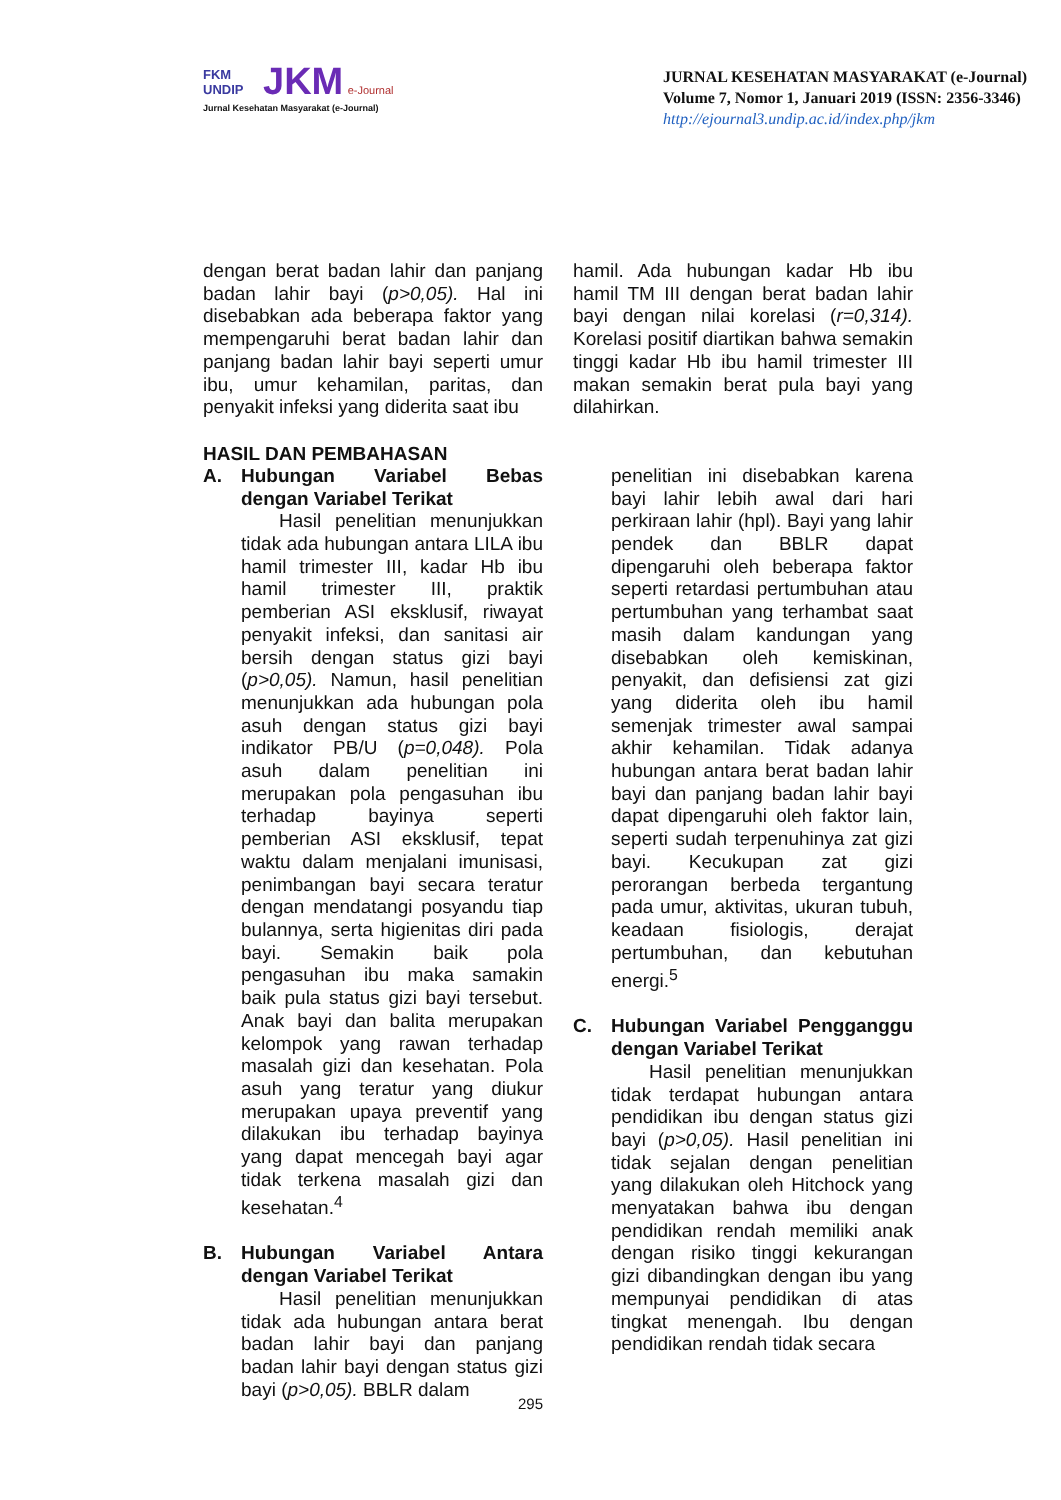FKM UNDIP JKM e-Journal
Jurnal Kesehatan Masyarakat (e-Journal)
JURNAL KESEHATAN MASYARAKAT (e-Journal)
Volume 7, Nomor 1, Januari 2019 (ISSN: 2356-3346)
http://ejournal3.undip.ac.id/index.php/jkm
dengan berat badan lahir dan panjang badan lahir bayi (p>0,05). Hal ini disebabkan ada beberapa faktor yang mempengaruhi berat badan lahir dan panjang badan lahir bayi seperti umur ibu, umur kehamilan, paritas, dan penyakit infeksi yang diderita saat ibu
hamil. Ada hubungan kadar Hb ibu hamil TM III dengan berat badan lahir bayi dengan nilai korelasi (r=0,314). Korelasi positif diartikan bahwa semakin tinggi kadar Hb ibu hamil trimester III makan semakin berat pula bayi yang dilahirkan.
HASIL DAN PEMBAHASAN
A. Hubungan Variabel Bebas dengan Variabel Terikat
Hasil penelitian menunjukkan tidak ada hubungan antara LILA ibu hamil trimester III, kadar Hb ibu hamil trimester III, praktik pemberian ASI eksklusif, riwayat penyakit infeksi, dan sanitasi air bersih dengan status gizi bayi (p>0,05). Namun, hasil penelitian menunjukkan ada hubungan pola asuh dengan status gizi bayi indikator PB/U (p=0,048). Pola asuh dalam penelitian ini merupakan pola pengasuhan ibu terhadap bayinya seperti pemberian ASI eksklusif, tepat waktu dalam menjalani imunisasi, penimbangan bayi secara teratur dengan mendatangi posyandu tiap bulannya, serta higienitas diri pada bayi. Semakin baik pola pengasuhan ibu maka samakin baik pula status gizi bayi tersebut. Anak bayi dan balita merupakan kelompok yang rawan terhadap masalah gizi dan kesehatan. Pola asuh yang teratur yang diukur merupakan upaya preventif yang dilakukan ibu terhadap bayinya yang dapat mencegah bayi agar tidak terkena masalah gizi dan kesehatan.<sup>4</sup>
B. Hubungan Variabel Antara dengan Variabel Terikat
Hasil penelitian menunjukkan tidak ada hubungan antara berat badan lahir bayi dan panjang badan lahir bayi dengan status gizi bayi (p>0,05). BBLR dalam
penelitian ini disebabkan karena bayi lahir lebih awal dari hari perkiraan lahir (hpl). Bayi yang lahir pendek dan BBLR dapat dipengaruhi oleh beberapa faktor seperti retardasi pertumbuhan atau pertumbuhan yang terhambat saat masih dalam kandungan yang disebabkan oleh kemiskinan, penyakit, dan defisiensi zat gizi yang diderita oleh ibu hamil semenjak trimester awal sampai akhir kehamilan. Tidak adanya hubungan antara berat badan lahir bayi dan panjang badan lahir bayi dapat dipengaruhi oleh faktor lain, seperti sudah terpenuhinya zat gizi bayi. Kecukupan zat gizi perorangan berbeda tergantung pada umur, aktivitas, ukuran tubuh, keadaan fisiologis, derajat pertumbuhan, dan kebutuhan energi.<sup>5</sup>
C. Hubungan Variabel Pengganggu dengan Variabel Terikat
Hasil penelitian menunjukkan tidak terdapat hubungan antara pendidikan ibu dengan status gizi bayi (p>0,05). Hasil penelitian ini tidak sejalan dengan penelitian yang dilakukan oleh Hitchock yang menyatakan bahwa ibu dengan pendidikan rendah memiliki anak dengan risiko tinggi kekurangan gizi dibandingkan dengan ibu yang mempunyai pendidikan di atas tingkat menengah. Ibu dengan pendidikan rendah tidak secara
295